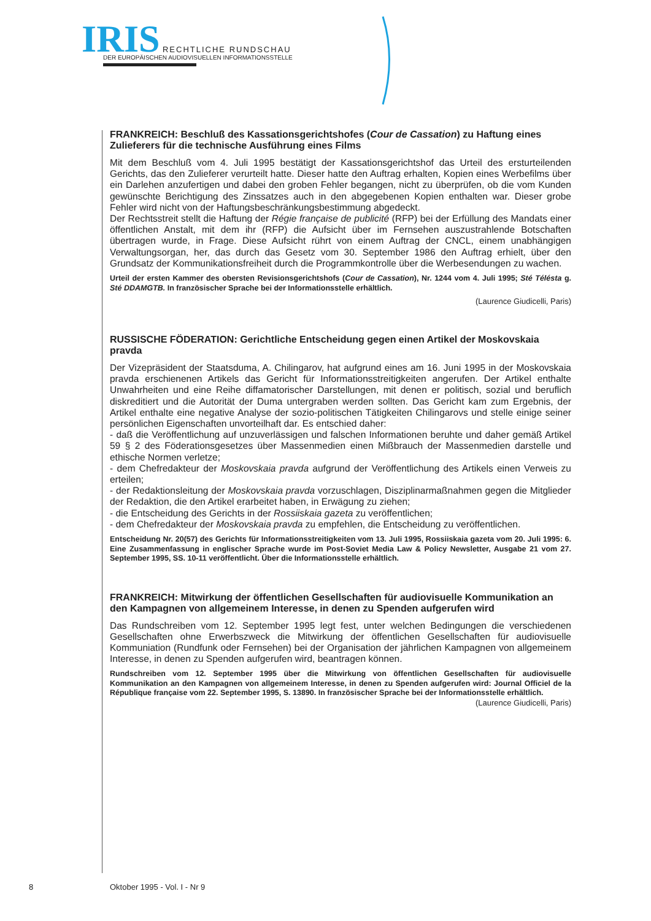IRIS RECHTLICHE RUNDSCHAU
DER EUROPÄISCHEN AUDIOVISUELLEN INFORMATIONSSTELLE
FRANKREICH: Beschluß des Kassationsgerichtshofes (Cour de Cassation) zu Haftung eines Zulieferers für die technische Ausführung eines Films
Mit dem Beschluß vom 4. Juli 1995 bestätigt der Kassationsgerichtshof das Urteil des ersturteilenden Gerichts, das den Zulieferer verurteilt hatte. Dieser hatte den Auftrag erhalten, Kopien eines Werbefilms über ein Darlehen anzufertigen und dabei den groben Fehler begangen, nicht zu überprüfen, ob die vom Kunden gewünschte Berichtigung des Zinssatzes auch in den abgegebenen Kopien enthalten war. Dieser grobe Fehler wird nicht von der Haftungsbeschränkungsbestimmung abgedeckt.
Der Rechtsstreit stellt die Haftung der Régie française de publicité (RFP) bei der Erfüllung des Mandats einer öffentlichen Anstalt, mit dem ihr (RFP) die Aufsicht über im Fernsehen auszustrahlende Botschaften übertragen wurde, in Frage. Diese Aufsicht rührt von einem Auftrag der CNCL, einem unabhängigen Verwaltungsorgan, her, das durch das Gesetz vom 30. September 1986 den Auftrag erhielt, über den Grundsatz der Kommunikationsfreiheit durch die Programmkontrolle über die Werbesendungen zu wachen.
Urteil der ersten Kammer des obersten Revisionsgerichtshofs (Cour de Cassation), Nr. 1244 vom 4. Juli 1995; Sté Télésta g. Sté DDAMGTB. In französischer Sprache bei der Informationsstelle erhältlich.
(Laurence Giudicelli, Paris)
RUSSISCHE FÖDERATION: Gerichtliche Entscheidung gegen einen Artikel der Moskovskaia pravda
Der Vizepräsident der Staatsduma, A. Chilingarov, hat aufgrund eines am 16. Juni 1995 in der Moskovskaia pravda erschienenen Artikels das Gericht für Informationsstreitigkeiten angerufen. Der Artikel enthalte Unwahrheiten und eine Reihe diffamatorischer Darstellungen, mit denen er politisch, sozial und beruflich diskreditiert und die Autorität der Duma untergraben werden sollten. Das Gericht kam zum Ergebnis, der Artikel enthalte eine negative Analyse der sozio-politischen Tätigkeiten Chilingarovs und stelle einige seiner persönlichen Eigenschaften unvorteilhaft dar. Es entschied daher:
- daß die Veröffentlichung auf unzuverlässigen und falschen Informationen beruhte und daher gemäß Artikel 59 § 2 des Föderationsgesetzes über Massenmedien einen Mißbrauch der Massenmedien darstelle und ethische Normen verletze;
- dem Chefredakteur der Moskovskaia pravda aufgrund der Veröffentlichung des Artikels einen Verweis zu erteilen;
- der Redaktionsleitung der Moskovskaia pravda vorzuschlagen, Disziplinarmaßnahmen gegen die Mitglieder der Redaktion, die den Artikel erarbeitet haben, in Erwägung zu ziehen;
- die Entscheidung des Gerichts in der Rossiiskaia gazeta zu veröffentlichen;
- dem Chefredakteur der Moskovskaia pravda zu empfehlen, die Entscheidung zu veröffentlichen.
Entscheidung Nr. 20(57) des Gerichts für Informationsstreitigkeiten vom 13. Juli 1995, Rossiiskaia gazeta vom 20. Juli 1995: 6. Eine Zusammenfassung in englischer Sprache wurde im Post-Soviet Media Law & Policy Newsletter, Ausgabe 21 vom 27. September 1995, SS. 10-11 veröffentlicht. Über die Informationsstelle erhältlich.
FRANKREICH: Mitwirkung der öffentlichen Gesellschaften für audiovisuelle Kommunikation an den Kampagnen von allgemeinem Interesse, in denen zu Spenden aufgerufen wird
Das Rundschreiben vom 12. September 1995 legt fest, unter welchen Bedingungen die verschiedenen Gesellschaften ohne Erwerbszweck die Mitwirkung der öffentlichen Gesellschaften für audiovisuelle Kommuniation (Rundfunk oder Fernsehen) bei der Organisation der jährlichen Kampagnen von allgemeinem Interesse, in denen zu Spenden aufgerufen wird, beantragen können.
Rundschreiben vom 12. September 1995 über die Mitwirkung von öffentlichen Gesellschaften für audiovisuelle Kommunikation an den Kampagnen von allgemeinem Interesse, in denen zu Spenden aufgerufen wird: Journal Officiel de la République française vom 22. September 1995, S. 13890. In französischer Sprache bei der Informationsstelle erhältlich.
(Laurence Giudicelli, Paris)
8 Oktober 1995 - Vol. I - Nr 9